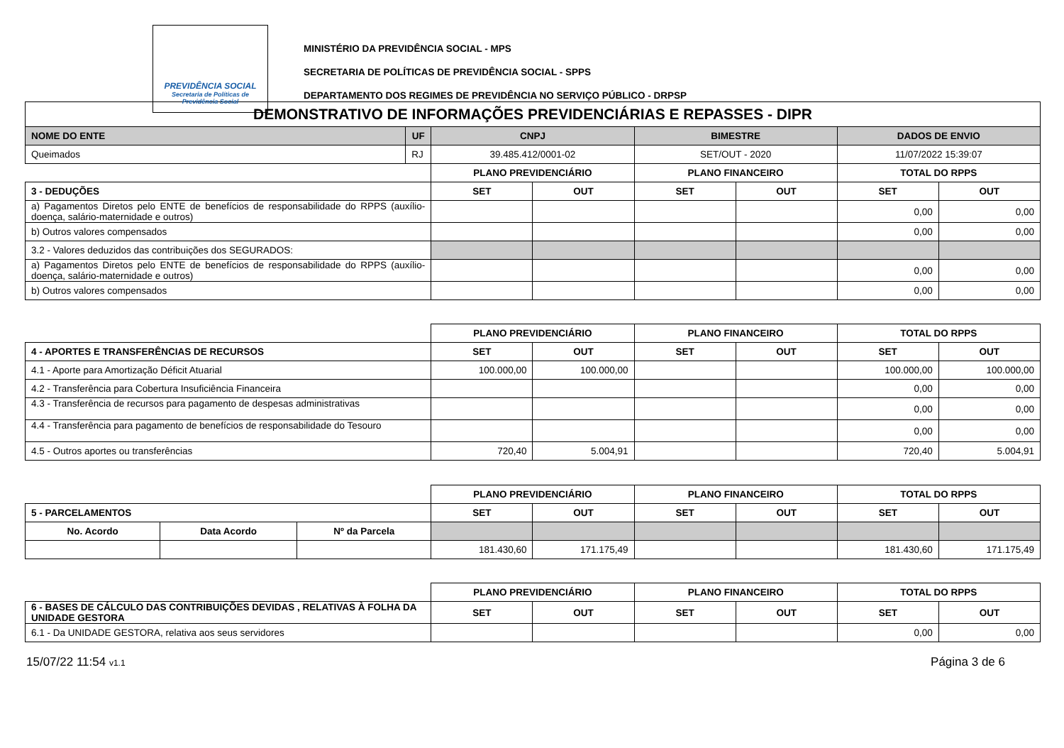PREVIDÊNCIA SOCIAL
Secretaria de Políticas de Previdência Social
MINISTÉRIO DA PREVIDÊNCIA SOCIAL - MPS
SECRETARIA DE POLÍTICAS DE PREVIDÊNCIA SOCIAL - SPPS
DEPARTAMENTO DOS REGIMES DE PREVIDÊNCIA NO SERVIÇO PÚBLICO - DRPSP
| DEMONSTRATIVO DE INFORMAÇÕES PREVIDENCIÁRIAS E REPASSES - DIPR | | | | | | | |
| --- | --- | --- | --- | --- | --- | --- | --- |
| NOME DO ENTE | UF | CNPJ | | BIMESTRE | | DADOS DE ENVIO | |
| Queimados | RJ | 39.485.412/0001-02 | | SET/OUT - 2020 | | 11/07/2022 15:39:07 | |
| | | PLANO PREVIDENCIÁRIO | | PLANO FINANCEIRO | | TOTAL DO RPPS | |
| 3 - DEDUÇÕES | | SET | OUT | SET | OUT | SET | OUT |
| a) Pagamentos Diretos pelo ENTE de benefícios de responsabilidade do RPPS (auxílio-doença, salário-maternidade e outros) | | | | | | 0,00 | 0,00 |
| b) Outros valores compensados | | | | | | 0,00 | 0,00 |
| 3.2 - Valores deduzidos das contribuições dos SEGURADOS: | | | | | | | |
| a) Pagamentos Diretos pelo ENTE de benefícios de responsabilidade do RPPS (auxílio-doença, salário-maternidade e outros) | | | | | | 0,00 | 0,00 |
| b) Outros valores compensados | | | | | | 0,00 | 0,00 |
| | | PLANO PREVIDENCIÁRIO | | PLANO FINANCEIRO | | TOTAL DO RPPS | |
| 4 - APORTES E TRANSFERÊNCIAS DE RECURSOS | | SET | OUT | SET | OUT | SET | OUT |
| 4.1 - Aporte para Amortização Déficit Atuarial | | 100.000,00 | 100.000,00 | | | 100.000,00 | 100.000,00 |
| 4.2 - Transferência para Cobertura Insuficiência Financeira | | | | | | 0,00 | 0,00 |
| 4.3 - Transferência de recursos para pagamento de despesas administrativas | | | | | | 0,00 | 0,00 |
| 4.4 - Transferência para pagamento de benefícios de responsabilidade do Tesouro | | | | | | 0,00 | 0,00 |
| 4.5 - Outros aportes ou transferências | | 720,40 | 5.004,91 | | | 720,40 | 5.004,91 |
| | | | PLANO PREVIDENCIÁRIO | | PLANO FINANCEIRO | | TOTAL DO RPPS | |
| 5 - PARCELAMENTOS | | | SET | OUT | SET | OUT | SET | OUT |
| No. Acordo | Data Acordo | Nº da Parcela | | | | | | |
| | | | 181.430,60 | 171.175,49 | | | 181.430,60 | 171.175,49 |
| | | | PLANO PREVIDENCIÁRIO | | PLANO FINANCEIRO | | TOTAL DO RPPS | |
| 6 - BASES DE CÁLCULO DAS CONTRIBUIÇÕES DEVIDAS , RELATIVAS À FOLHA DA UNIDADE GESTORA | | | SET | OUT | SET | OUT | SET | OUT |
| 6.1 - Da UNIDADE GESTORA, relativa aos seus servidores | | | | | | | 0,00 | 0,00 |
15/07/22 11:54 v1.1 Página 3 de 6